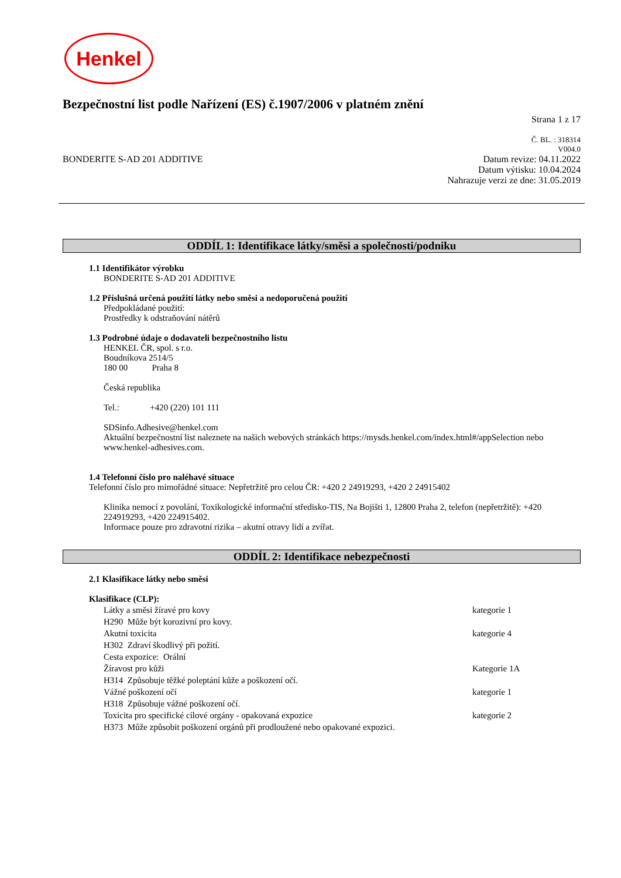Henkel
Bezpečnostní list podle Nařízení (ES) č.1907/2006 v platném znění
Strana 1 z 17
Č. BL. : 318314
V004.0
BONDERITE S-AD 201 ADDITIVE Datum revize: 04.11.2022
Datum výtisku: 10.04.2024
Nahrazuje verzi ze dne: 31.05.2019
ODDÍL 1: Identifikace látky/směsi a společnosti/podniku
1.1 Identifikátor výrobku
BONDERITE S-AD 201 ADDITIVE
1.2 Příslušná určená použití látky nebo směsi a nedoporučená použití
Předpokládané použití:
Prostředky k odstraňování nátěrů
1.3 Podrobné údaje o dodavateli bezpečnostního listu
HENKEL ČR, spol. s r.o.
Boudníkova 2514/5
180 00 Praha 8
Česká republika
Tel.: +420 (220) 101 111
SDSinfo.Adhesive@henkel.com
Aktuální bezpečnostní list naleznete na našich webových stránkách https://mysds.henkel.com/index.html#/appSelection nebo www.henkel-adhesives.com.
1.4 Telefonní číslo pro naléhavé situace
Telefonní číslo pro mimořádné situace: Nepřetržitě pro celou ČR: +420 2 24919293, +420 2 24915402
Klinika nemocí z povolání, Toxikologické informační středisko-TIS, Na Bojišti 1, 12800 Praha 2, telefon (nepřetržitě): +420 224919293, +420 224915402.
Informace pouze pro zdravotní rizika – akutní otravy lidí a zvířat.
ODDÍL 2: Identifikace nebezpečnosti
2.1 Klasifikace látky nebo směsi
Klasifikace (CLP):
Látky a směsi žíravé pro kovy kategorie 1
H290 Může být korozivní pro kovy.
Akutní toxicita kategorie 4
H302 Zdraví škodlivý při požití.
Cesta expozice: Orální
Žíravost pro kůži Kategorie 1A
H314 Způsobuje těžké poleptání kůže a poškození očí.
Vážné poškození očí kategorie 1
H318 Způsobuje vážné poškození očí.
Toxicita pro specifické cílové orgány - opakovaná expozice kategorie 2
H373 Může způsobit poškození orgánů při prodloužené nebo opakované expozici.